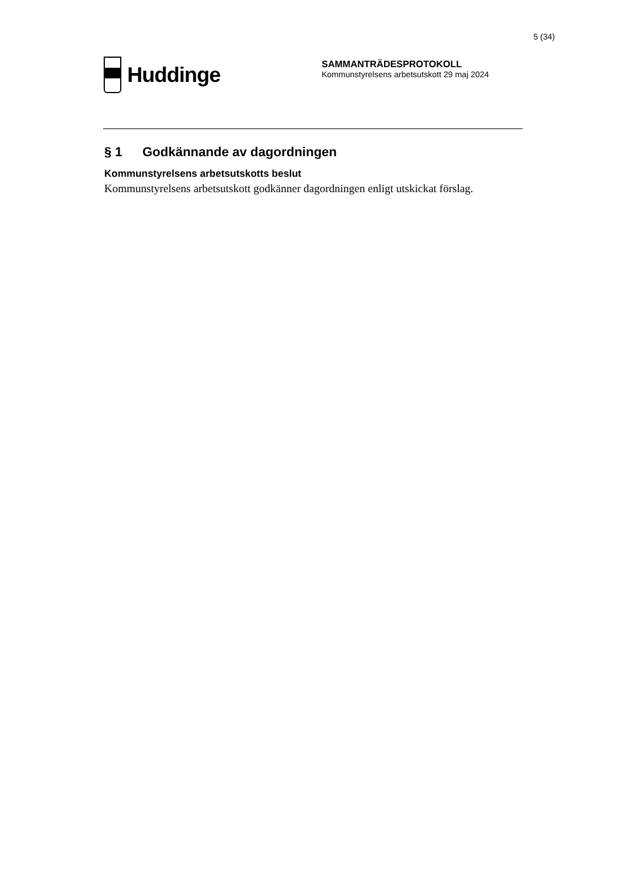5 (34)
Huddinge
SAMMANTRÄDESPROTOKOLL
Kommunstyrelsens arbetsutskott 29 maj 2024
§ 1 Godkännande av dagordningen
Kommunstyrelsens arbetsutskotts beslut
Kommunstyrelsens arbetsutskott godkänner dagordningen enligt utskickat förslag.